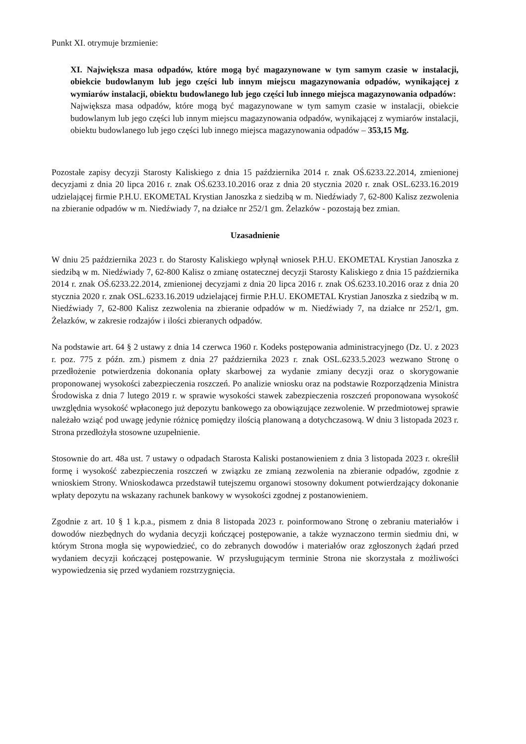Punkt XI. otrymuje brzmienie:
XI. Największa masa odpadów, które mogą być magazynowane w tym samym czasie w instalacji, obiekcie budowlanym lub jego części lub innym miejscu magazynowania odpadów, wynikającej z wymiarów instalacji, obiektu budowlanego lub jego części lub innego miejsca magazynowania odpadów:
Największa masa odpadów, które mogą być magazynowane w tym samym czasie w instalacji, obiekcie budowlanym lub jego części lub innym miejscu magazynowania odpadów, wynikającej z wymiarów instalacji, obiektu budowlanego lub jego części lub innego miejsca magazynowania odpadów – 353,15 Mg.
Pozostałe zapisy decyzji Starosty Kaliskiego z dnia 15 października 2014 r. znak OŚ.6233.22.2014, zmienionej decyzjami z dnia 20 lipca 2016 r. znak OŚ.6233.10.2016 oraz z dnia 20 stycznia 2020 r. znak OSL.6233.16.2019 udzielającej firmie P.H.U. EKOMETAL Krystian Janoszka z siedzibą w m. Niedźwiady 7, 62-800 Kalisz zezwolenia na zbieranie odpadów w m. Niedźwiady 7, na działce nr 252/1 gm. Żelazków - pozostają bez zmian.
Uzasadnienie
W dniu 25 października 2023 r. do Starosty Kaliskiego wpłynął wniosek P.H.U. EKOMETAL Krystian Janoszka z siedzibą w m. Niedźwiady 7, 62-800 Kalisz o zmianę ostatecznej decyzji Starosty Kaliskiego z dnia 15 października 2014 r. znak OŚ.6233.22.2014, zmienionej decyzjami z dnia 20 lipca 2016 r. znak OŚ.6233.10.2016 oraz z dnia 20 stycznia 2020 r. znak OSL.6233.16.2019 udzielającej firmie P.H.U. EKOMETAL Krystian Janoszka z siedzibą w m. Niedźwiady 7, 62-800 Kalisz zezwolenia na zbieranie odpadów w m. Niedźwiady 7, na działce nr 252/1, gm. Żelazków, w zakresie rodzajów i ilości zbieranych odpadów.
Na podstawie art. 64 § 2 ustawy z dnia 14 czerwca 1960 r. Kodeks postępowania administracyjnego (Dz. U. z 2023 r. poz. 775 z późn. zm.) pismem z dnia 27 października 2023 r. znak OSL.6233.5.2023 wezwano Stronę o przedłożenie potwierdzenia dokonania opłaty skarbowej za wydanie zmiany decyzji oraz o skorygowanie proponowanej wysokości zabezpieczenia roszczeń. Po analizie wniosku oraz na podstawie Rozporządzenia Ministra Środowiska z dnia 7 lutego 2019 r. w sprawie wysokości stawek zabezpieczenia roszczeń proponowana wysokość uwzględnia wysokość wpłaconego już depozytu bankowego za obowiązujące zezwolenie. W przedmiotowej sprawie należało wziąć pod uwagę jedynie różnicę pomiędzy ilością planowaną a dotychczasową. W dniu 3 listopada 2023 r. Strona przedłożyła stosowne uzupełnienie.
Stosownie do art. 48a ust. 7 ustawy o odpadach Starosta Kaliski postanowieniem z dnia 3 listopada 2023 r. określił formę i wysokość zabezpieczenia roszczeń w związku ze zmianą zezwolenia na zbieranie odpadów, zgodnie z wnioskiem Strony. Wnioskodawca przedstawił tutejszemu organowi stosowny dokument potwierdzający dokonanie wpłaty depozytu na wskazany rachunek bankowy w wysokości zgodnej z postanowieniem.
Zgodnie z art. 10 § 1 k.p.a., pismem z dnia 8 listopada 2023 r. poinformowano Stronę o zebraniu materiałów i dowodów niezbędnych do wydania decyzji kończącej postępowanie, a także wyznaczono termin siedmiu dni, w którym Strona mogła się wypowiedzieć, co do zebranych dowodów i materiałów oraz zgłoszonych żądań przed wydaniem decyzji kończącej postępowanie. W przysługującym terminie Strona nie skorzystała z możliwości wypowiedzenia się przed wydaniem rozstrzygnięcia.